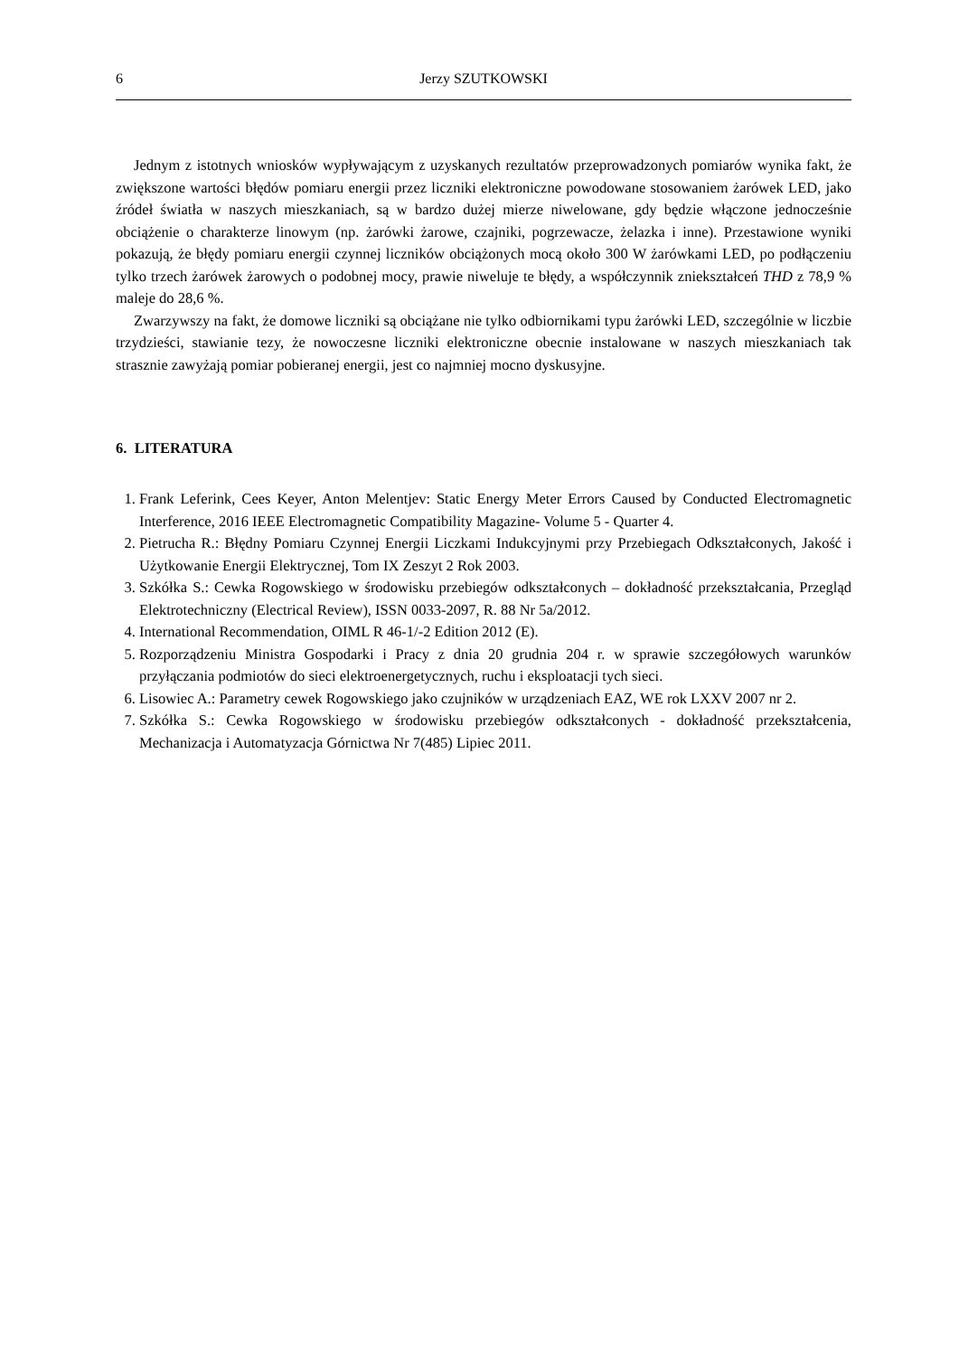6 Jerzy SZUTKOWSKI
Jednym z istotnych wniosków wypływającym z uzyskanych rezultatów przeprowadzonych pomiarów wynika fakt, że zwiększone wartości błędów pomiaru energii przez liczniki elektroniczne powodowane stosowaniem żarówek LED, jako źródeł światła w naszych mieszkaniach, są w bardzo dużej mierze niwelowane, gdy będzie włączone jednocześnie obciążenie o charakterze linowym (np. żarówki żarowe, czajniki, pogrzewacze, żelazka i inne). Przestawione wyniki pokazują, że błędy pomiaru energii czynnej liczników obciążonych mocą około 300 W żarówkami LED, po podłączeniu tylko trzech żarówek żarowych o podobnej mocy, prawie niweluje te błędy, a współczynnik zniekształceń THD z 78,9 % maleje do 28,6 %.
Zwarzywszy na fakt, że domowe liczniki są obciążane nie tylko odbiornikami typu żarówki LED, szczególnie w liczbie trzydzieści, stawianie tezy, że nowoczesne liczniki elektroniczne obecnie instalowane w naszych mieszkaniach tak strasznie zawyżają pomiar pobieranej energii, jest co najmniej mocno dyskusyjne.
6. LITERATURA
1. Frank Leferink, Cees Keyer, Anton Melentjev: Static Energy Meter Errors Caused by Conducted Electromagnetic Interference, 2016 IEEE Electromagnetic Compatibility Magazine- Volume 5 - Quarter 4.
2. Pietrucha R.: Błędny Pomiaru Czynnej Energii Liczkami Indukcyjnymi przy Przebiegach Odkształconych, Jakość i Użytkowanie Energii Elektrycznej, Tom IX Zeszyt 2 Rok 2003.
3. Szkółka S.: Cewka Rogowskiego w środowisku przebiegów odkształconych – dokładność przekształcania, Przegląd Elektrotechniczny (Electrical Review), ISSN 0033-2097, R. 88 Nr 5a/2012.
4. International Recommendation, OIML R 46-1/-2 Edition 2012 (E).
5. Rozporządzeniu Ministra Gospodarki i Pracy z dnia 20 grudnia 204 r. w sprawie szczegółowych warunków przyłączania podmiotów do sieci elektroenergetycznych, ruchu i eksploatacji tych sieci.
6. Lisowiec A.: Parametry cewek Rogowskiego jako czujników w urządzeniach EAZ, WE rok LXXV 2007 nr 2.
7. Szkółka S.: Cewka Rogowskiego w środowisku przebiegów odkształconych - dokładność przekształcenia, Mechanizacja i Automatyzacja Górnictwa Nr 7(485) Lipiec 2011.